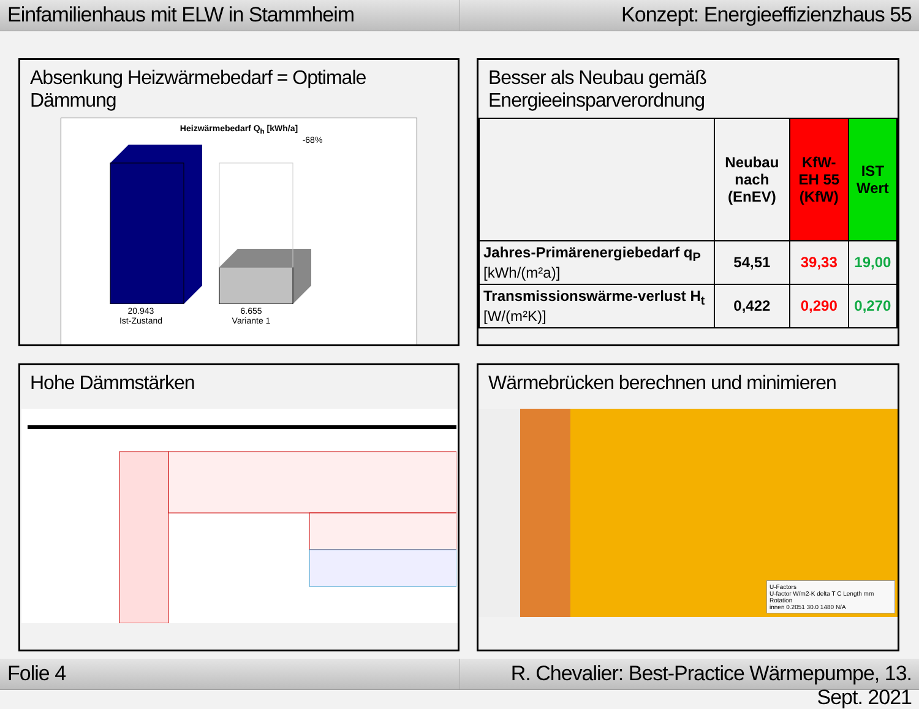Einfamilienhaus mit ELW in Stammheim
Konzept: Energieeffizienzhaus 55
Absenkung Heizwärmebedarf = Optimale Dämmung
Heizwärmebedarf Q<sub>h</sub> [kWh/a]
-68%
20.943
Ist-Zustand
6.655
Variante 1
Besser als Neubau gemäß Energieeinsparverordnung
| | Neubau nach (EnEV) | KfW-EH 55 (KfW) | IST Wert |
| --- | --- | --- | --- |
| Jahres-Primärenergiebedarf q<sub>P</sub> [kWh/(m²a)] | 54,51 | 39,33 | 19,00 |
| Transmissionswärme-verlust H<sub>t</sub> [W/(m²K)] | 0,422 | 0,290 | 0,270 |
Hohe Dämmstärken
Wärmebrücken berechnen und minimieren
U-Factors
U-factor W/m2-K delta T C Length mm Rotation
innen 0.2051 30.0 1480 N/A
Folie 4 R. Chevalier: Best-Practice Wärmepumpe, 13. Sept. 2021